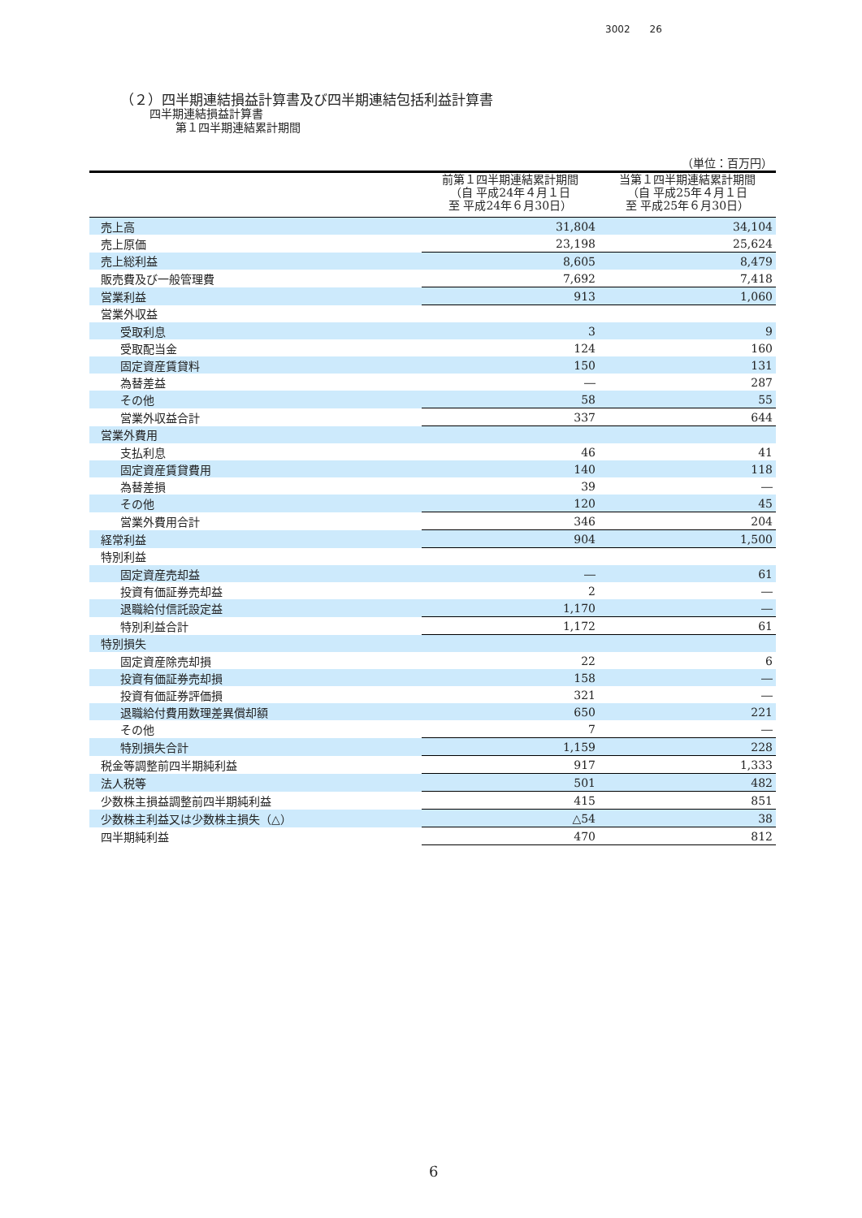3002　　26
（２）四半期連結損益計算書及び四半期連結包括利益計算書
四半期連結損益計算書
第１四半期連結累計期間
| （単位：百万円） | | |
| | 前第１四半期連結累計期間 （自 平成24年４月１日 至 平成24年６月30日） | 当第１四半期連結累計期間 （自 平成25年４月１日 至 平成25年６月30日） |
| 売上高 | 31,804 | 34,104 |
| 売上原価 | 23,198 | 25,624 |
| 売上総利益 | 8,605 | 8,479 |
| 販売費及び一般管理費 | 7,692 | 7,418 |
| 営業利益 | 913 | 1,060 |
| 営業外収益 | | |
| 受取利息 | 3 | 9 |
| 受取配当金 | 124 | 160 |
| 固定資産賃貸料 | 150 | 131 |
| 為替差益 | ― | 287 |
| その他 | 58 | 55 |
| 営業外収益合計 | 337 | 644 |
| 営業外費用 | | |
| 支払利息 | 46 | 41 |
| 固定資産賃貸費用 | 140 | 118 |
| 為替差損 | 39 | ― |
| その他 | 120 | 45 |
| 営業外費用合計 | 346 | 204 |
| 経常利益 | 904 | 1,500 |
| 特別利益 | | |
| 固定資産売却益 | ― | 61 |
| 投資有価証券売却益 | 2 | ― |
| 退職給付信託設定益 | 1,170 | ― |
| 特別利益合計 | 1,172 | 61 |
| 特別損失 | | |
| 固定資産除売却損 | 22 | 6 |
| 投資有価証券売却損 | 158 | ― |
| 投資有価証券評価損 | 321 | ― |
| 退職給付費用数理差異償却額 | 650 | 221 |
| その他 | 7 | ― |
| 特別損失合計 | 1,159 | 228 |
| 税金等調整前四半期純利益 | 917 | 1,333 |
| 法人税等 | 501 | 482 |
| 少数株主損益調整前四半期純利益 | 415 | 851 |
| 少数株主利益又は少数株主損失（△） | △54 | 38 |
| 四半期純利益 | 470 | 812 |
6